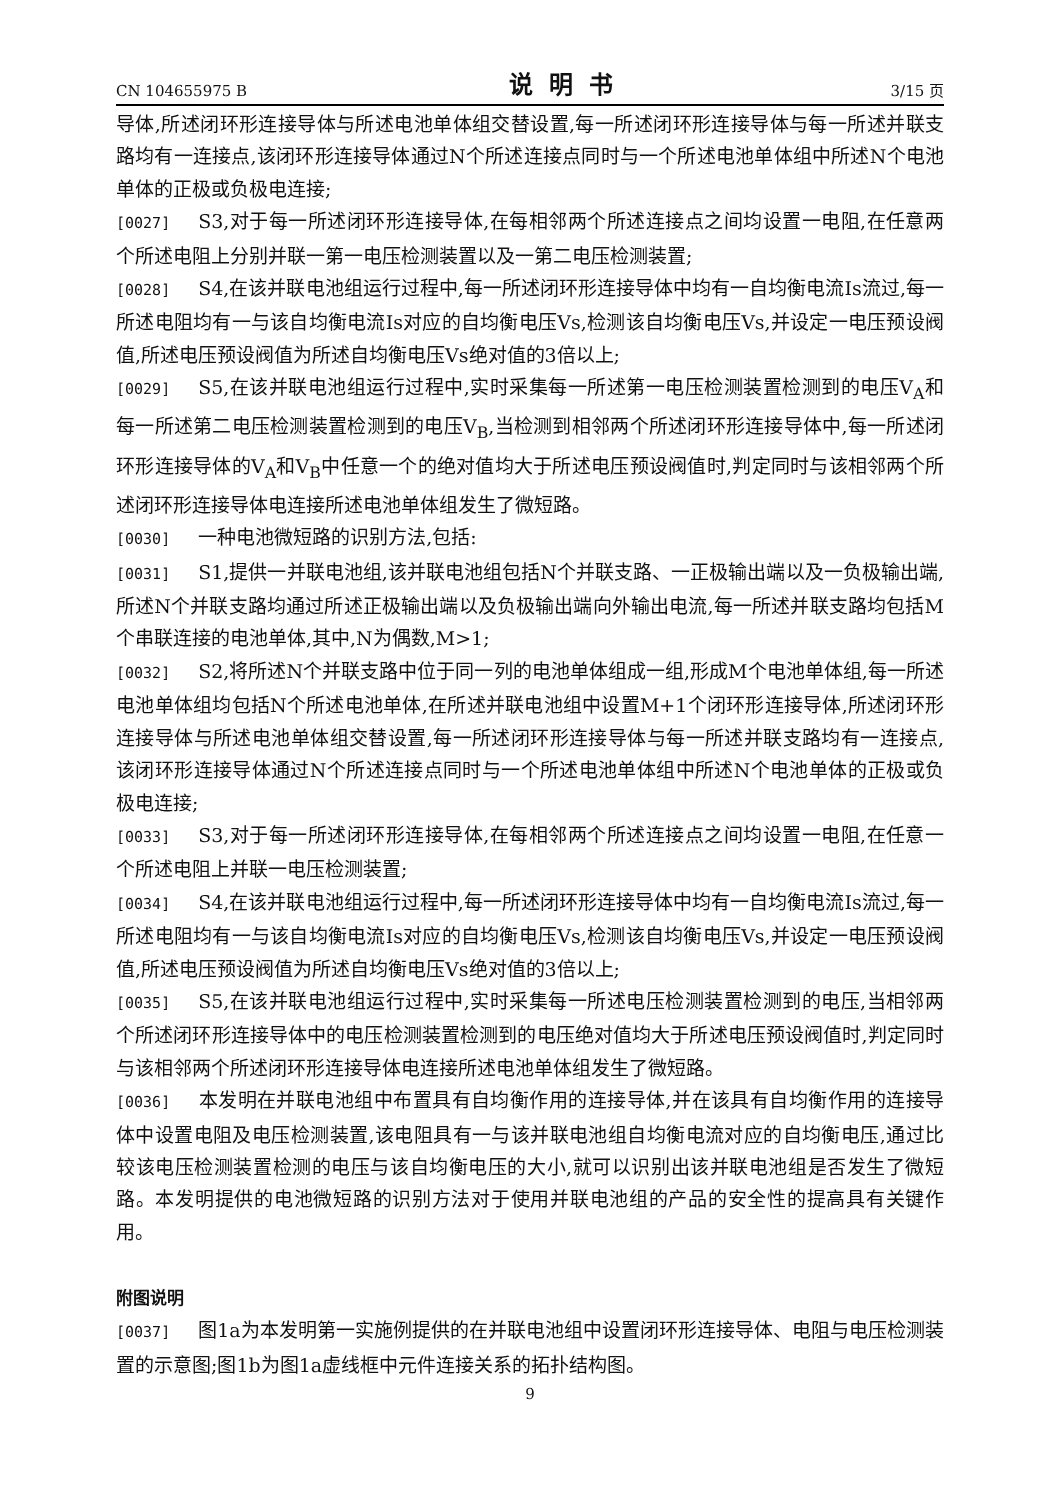CN 104655975 B 说明书 3/15 页
导体,所述闭环形连接导体与所述电池单体组交替设置,每一所述闭环形连接导体与每一所述并联支路均有一连接点,该闭环形连接导体通过N个所述连接点同时与一个所述电池单体组中所述N个电池单体的正极或负极电连接;
[0027] S3,对于每一所述闭环形连接导体,在每相邻两个所述连接点之间均设置一电阻,在任意两个所述电阻上分别并联一第一电压检测装置以及一第二电压检测装置;
[0028] S4,在该并联电池组运行过程中,每一所述闭环形连接导体中均有一自均衡电流Is流过,每一所述电阻均有一与该自均衡电流Is对应的自均衡电压Vs,检测该自均衡电压Vs,并设定一电压预设阀值,所述电压预设阀值为所述自均衡电压Vs绝对值的3倍以上;
[0029] S5,在该并联电池组运行过程中,实时采集每一所述第一电压检测装置检测到的电压V<sub>A</sub>和每一所述第二电压检测装置检测到的电压V<sub>B</sub>,当检测到相邻两个所述闭环形连接导体中,每一所述闭环形连接导体的V<sub>A</sub>和V<sub>B</sub>中任意一个的绝对值均大于所述电压预设阀值时,判定同时与该相邻两个所述闭环形连接导体电连接所述电池单体组发生了微短路。
[0030] 一种电池微短路的识别方法,包括:
[0031] S1,提供一并联电池组,该并联电池组包括N个并联支路、一正极输出端以及一负极输出端,所述N个并联支路均通过所述正极输出端以及负极输出端向外输出电流,每一所述并联支路均包括M个串联连接的电池单体,其中,N为偶数,M>1;
[0032] S2,将所述N个并联支路中位于同一列的电池单体组成一组,形成M个电池单体组,每一所述电池单体组均包括N个所述电池单体,在所述并联电池组中设置M+1个闭环形连接导体,所述闭环形连接导体与所述电池单体组交替设置,每一所述闭环形连接导体与每一所述并联支路均有一连接点,该闭环形连接导体通过N个所述连接点同时与一个所述电池单体组中所述N个电池单体的正极或负极电连接;
[0033] S3,对于每一所述闭环形连接导体,在每相邻两个所述连接点之间均设置一电阻,在任意一个所述电阻上并联一电压检测装置;
[0034] S4,在该并联电池组运行过程中,每一所述闭环形连接导体中均有一自均衡电流Is流过,每一所述电阻均有一与该自均衡电流Is对应的自均衡电压Vs,检测该自均衡电压Vs,并设定一电压预设阀值,所述电压预设阀值为所述自均衡电压Vs绝对值的3倍以上;
[0035] S5,在该并联电池组运行过程中,实时采集每一所述电压检测装置检测到的电压,当相邻两个所述闭环形连接导体中的电压检测装置检测到的电压绝对值均大于所述电压预设阀值时,判定同时与该相邻两个所述闭环形连接导体电连接所述电池单体组发生了微短路。
[0036] 本发明在并联电池组中布置具有自均衡作用的连接导体,并在该具有自均衡作用的连接导体中设置电阻及电压检测装置,该电阻具有一与该并联电池组自均衡电流对应的自均衡电压,通过比较该电压检测装置检测的电压与该自均衡电压的大小,就可以识别出该并联电池组是否发生了微短路。本发明提供的电池微短路的识别方法对于使用并联电池组的产品的安全性的提高具有关键作用。
附图说明
[0037] 图1a为本发明第一实施例提供的在并联电池组中设置闭环形连接导体、电阻与电压检测装置的示意图;图1b为图1a虚线框中元件连接关系的拓扑结构图。
9